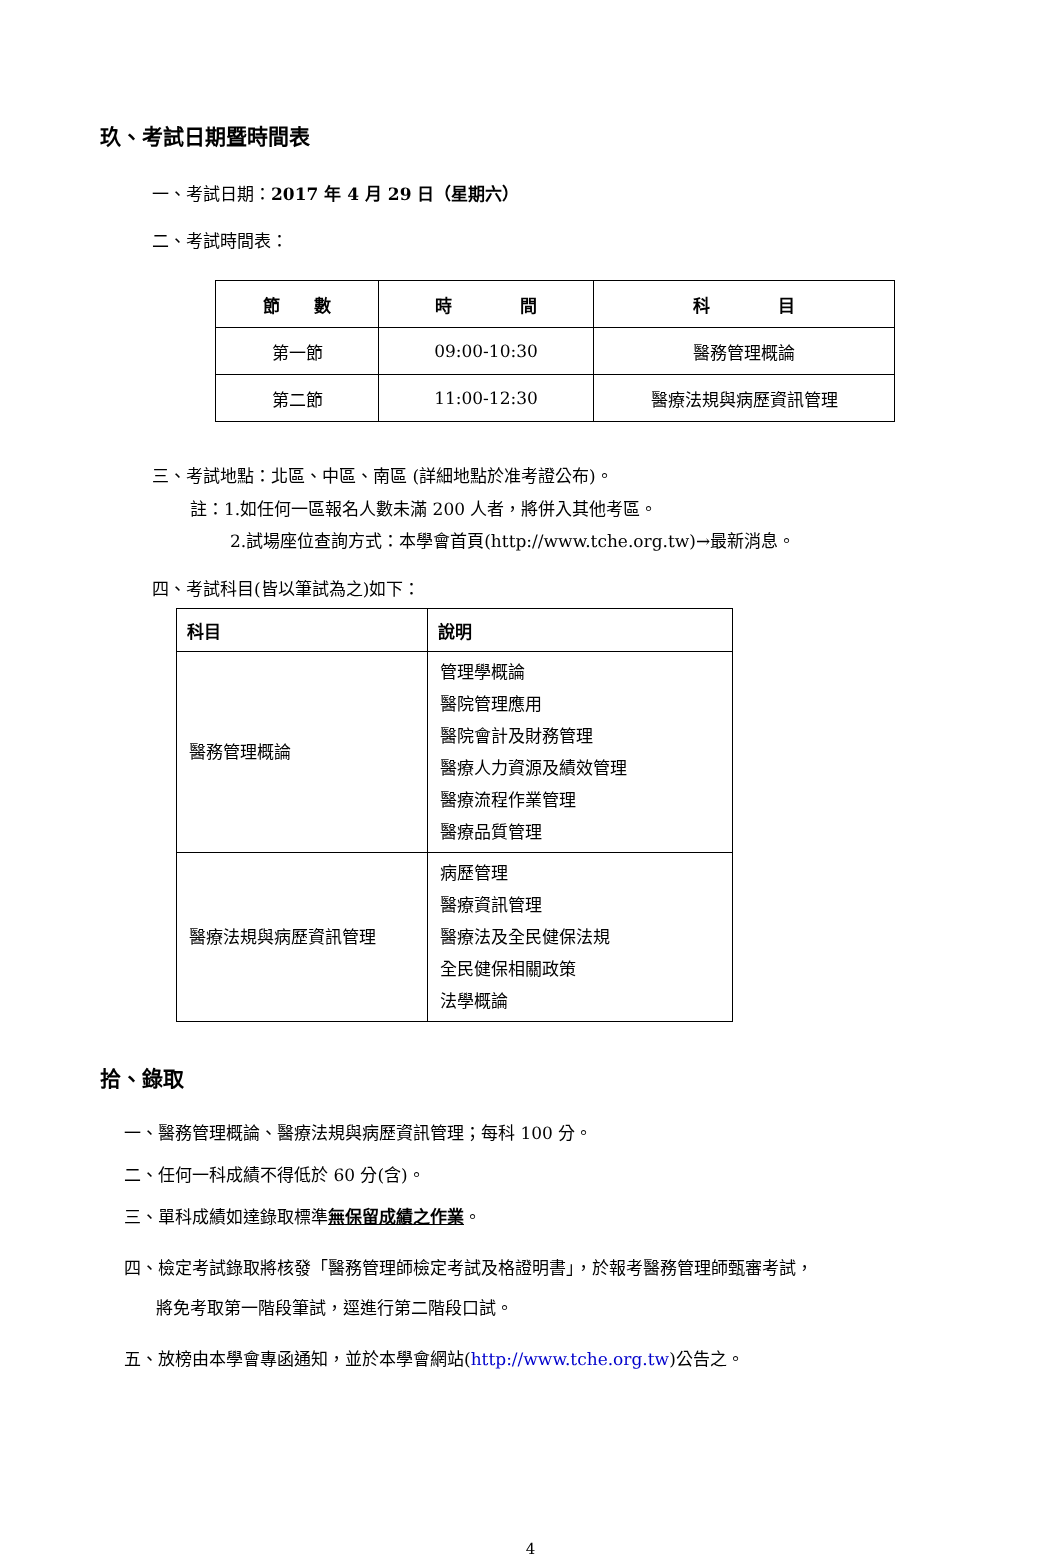玖、考試日期暨時間表
一、考試日期：2017 年 4 月 29 日（星期六）
二、考試時間表：
| 節 數 | 時 間 | 科 目 |
| --- | --- | --- |
| 第一節 | 09:00-10:30 | 醫務管理概論 |
| 第二節 | 11:00-12:30 | 醫療法規與病歷資訊管理 |
三、考試地點：北區、中區、南區 (詳細地點於准考證公布)。
註：1.如任何一區報名人數未滿 200 人者，將併入其他考區。
2.試場座位查詢方式：本學會首頁(http://www.tche.org.tw)→最新消息。
四、考試科目(皆以筆試為之)如下：
| 科目 | 說明 |
| --- | --- |
| 醫務管理概論 | 管理學概論 醫院管理應用 醫院會計及財務管理 醫療人力資源及績效管理 醫療流程作業管理 醫療品質管理 |
| 醫療法規與病歷資訊管理 | 病歷管理 醫療資訊管理 醫療法及全民健保法規 全民健保相關政策 法學概論 |
拾、錄取
一、醫務管理概論、醫療法規與病歷資訊管理；每科 100 分。
二、任何一科成績不得低於 60 分(含)。
三、單科成績如達錄取標準無保留成績之作業。
四、檢定考試錄取將核發「醫務管理師檢定考試及格證明書」，於報考醫務管理師甄審考試，
將免考取第一階段筆試，逕進行第二階段口試。
五、放榜由本學會專函通知，並於本學會網站(http://www.tche.org.tw)公告之。
4